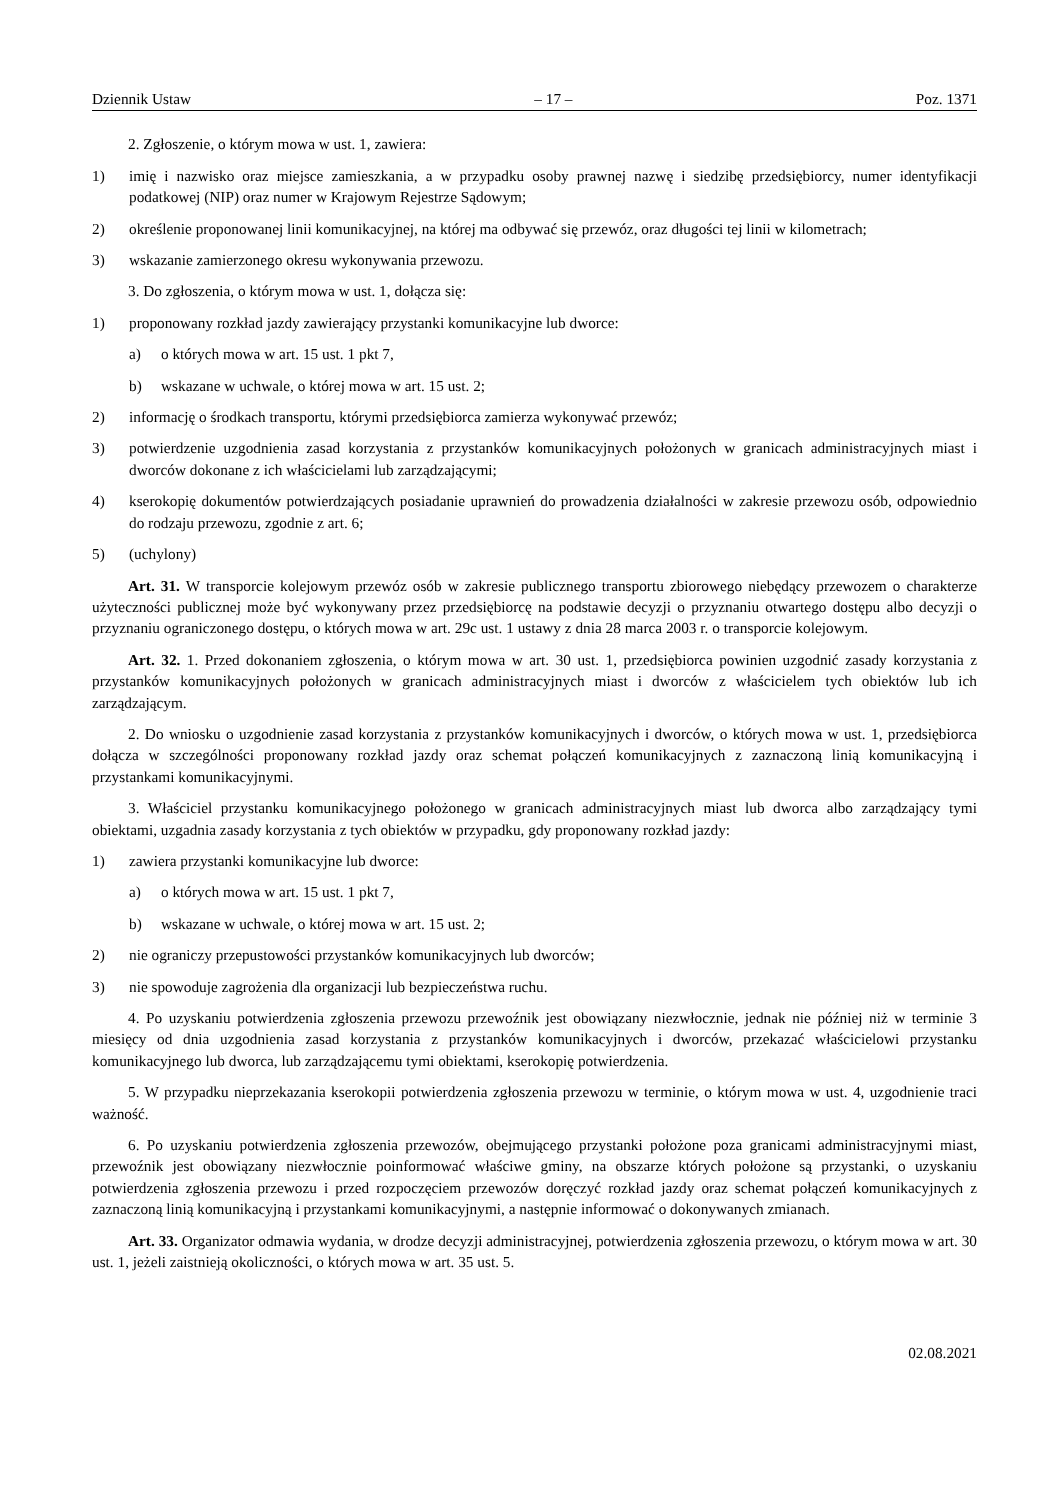Dziennik Ustaw – 17 – Poz. 1371
2. Zgłoszenie, o którym mowa w ust. 1, zawiera:
1) imię i nazwisko oraz miejsce zamieszkania, a w przypadku osoby prawnej nazwę i siedzibę przedsiębiorcy, numer identyfikacji podatkowej (NIP) oraz numer w Krajowym Rejestrze Sądowym;
2) określenie proponowanej linii komunikacyjnej, na której ma odbywać się przewóz, oraz długości tej linii w kilometrach;
3) wskazanie zamierzonego okresu wykonywania przewozu.
3. Do zgłoszenia, o którym mowa w ust. 1, dołącza się:
1) proponowany rozkład jazdy zawierający przystanki komunikacyjne lub dworce:
a) o których mowa w art. 15 ust. 1 pkt 7,
b) wskazane w uchwale, o której mowa w art. 15 ust. 2;
2) informację o środkach transportu, którymi przedsiębiorca zamierza wykonywać przewóz;
3) potwierdzenie uzgodnienia zasad korzystania z przystanków komunikacyjnych położonych w granicach administracyjnych miast i dworców dokonane z ich właścicielami lub zarządzającymi;
4) kserokopię dokumentów potwierdzających posiadanie uprawnień do prowadzenia działalności w zakresie przewozu osób, odpowiednio do rodzaju przewozu, zgodnie z art. 6;
5) (uchylony)
Art. 31. W transporcie kolejowym przewóz osób w zakresie publicznego transportu zbiorowego niebędący przewozem o charakterze użyteczności publicznej może być wykonywany przez przedsiębiorcę na podstawie decyzji o przyznaniu otwartego dostępu albo decyzji o przyznaniu ograniczonego dostępu, o których mowa w art. 29c ust. 1 ustawy z dnia 28 marca 2003 r. o transporcie kolejowym.
Art. 32. 1. Przed dokonaniem zgłoszenia, o którym mowa w art. 30 ust. 1, przedsiębiorca powinien uzgodnić zasady korzystania z przystanków komunikacyjnych położonych w granicach administracyjnych miast i dworców z właścicielem tych obiektów lub ich zarządzającym.
2. Do wniosku o uzgodnienie zasad korzystania z przystanków komunikacyjnych i dworców, o których mowa w ust. 1, przedsiębiorca dołącza w szczególności proponowany rozkład jazdy oraz schemat połączeń komunikacyjnych z zaznaczoną linią komunikacyjną i przystankami komunikacyjnymi.
3. Właściciel przystanku komunikacyjnego położonego w granicach administracyjnych miast lub dworca albo zarządzający tymi obiektami, uzgadnia zasady korzystania z tych obiektów w przypadku, gdy proponowany rozkład jazdy:
1) zawiera przystanki komunikacyjne lub dworce:
a) o których mowa w art. 15 ust. 1 pkt 7,
b) wskazane w uchwale, o której mowa w art. 15 ust. 2;
2) nie ograniczy przepustowości przystanków komunikacyjnych lub dworców;
3) nie spowoduje zagrożenia dla organizacji lub bezpieczeństwa ruchu.
4. Po uzyskaniu potwierdzenia zgłoszenia przewozu przewoźnik jest obowiązany niezwłocznie, jednak nie później niż w terminie 3 miesięcy od dnia uzgodnienia zasad korzystania z przystanków komunikacyjnych i dworców, przekazać właścicielowi przystanku komunikacyjnego lub dworca, lub zarządzającemu tymi obiektami, kserokopię potwierdzenia.
5. W przypadku nieprzekazania kserokopii potwierdzenia zgłoszenia przewozu w terminie, o którym mowa w ust. 4, uzgodnienie traci ważność.
6. Po uzyskaniu potwierdzenia zgłoszenia przewozów, obejmującego przystanki położone poza granicami administracyjnymi miast, przewoźnik jest obowiązany niezwłocznie poinformować właściwe gminy, na obszarze których położone są przystanki, o uzyskaniu potwierdzenia zgłoszenia przewozu i przed rozpoczęciem przewozów doręczyć rozkład jazdy oraz schemat połączeń komunikacyjnych z zaznaczoną linią komunikacyjną i przystankami komunikacyjnymi, a następnie informować o dokonywanych zmianach.
Art. 33. Organizator odmawia wydania, w drodze decyzji administracyjnej, potwierdzenia zgłoszenia przewozu, o którym mowa w art. 30 ust. 1, jeżeli zaistnieją okoliczności, o których mowa w art. 35 ust. 5.
02.08.2021